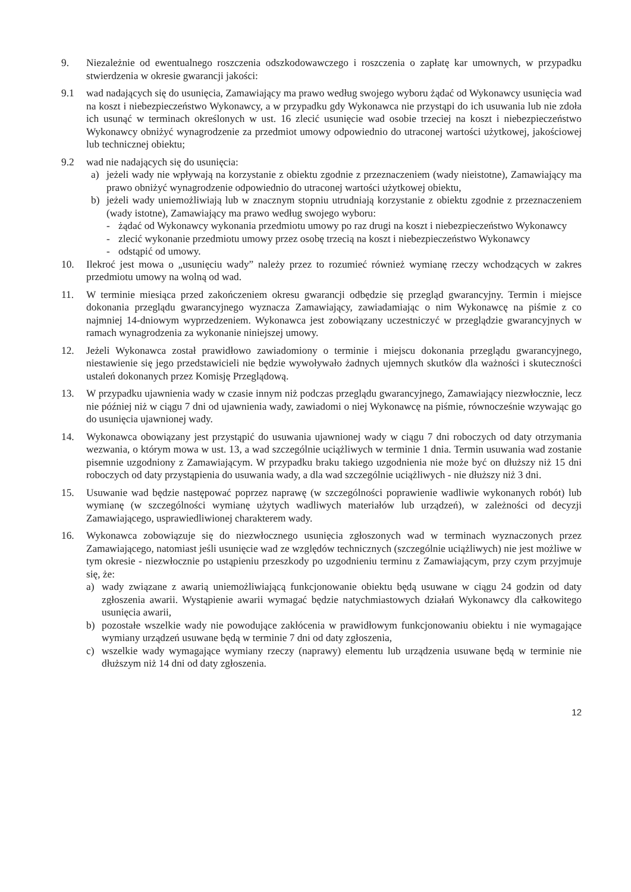9. Niezależnie od ewentualnego roszczenia odszkodowawczego i roszczenia o zapłatę kar umownych, w przypadku stwierdzenia w okresie gwarancji jakości:
9.1 wad nadających się do usunięcia, Zamawiający ma prawo według swojego wyboru żądać od Wykonawcy usunięcia wad na koszt i niebezpieczeństwo Wykonawcy, a w przypadku gdy Wykonawca nie przystąpi do ich usuwania lub nie zdoła ich usunąć w terminach określonych w ust. 16 zlecić usunięcie wad osobie trzeciej na koszt i niebezpieczeństwo Wykonawcy obniżyć wynagrodzenie za przedmiot umowy odpowiednio do utraconej wartości użytkowej, jakościowej lub technicznej obiektu;
9.2 wad nie nadających się do usunięcia:
a) jeżeli wady nie wpływają na korzystanie z obiektu zgodnie z przeznaczeniem (wady nieistotne), Zamawiający ma prawo obniżyć wynagrodzenie odpowiednio do utraconej wartości użytkowej obiektu,
b) jeżeli wady uniemożliwiają lub w znacznym stopniu utrudniają korzystanie z obiektu zgodnie z przeznaczeniem (wady istotne), Zamawiający ma prawo według swojego wyboru:
- żądać od Wykonawcy wykonania przedmiotu umowy po raz drugi na koszt i niebezpieczeństwo Wykonawcy
- zlecić wykonanie przedmiotu umowy przez osobę trzecią na koszt i niebezpieczeństwo Wykonawcy
- odstąpić od umowy.
10. Ilekroć jest mowa o „usunięciu wady” należy przez to rozumieć również wymianę rzeczy wchodzących w zakres przedmiotu umowy na wolną od wad.
11. W terminie miesiąca przed zakończeniem okresu gwarancji odbędzie się przegląd gwarancyjny. Termin i miejsce dokonania przeglądu gwarancyjnego wyznacza Zamawiający, zawiadamiając o nim Wykonawcę na piśmie z co najmniej 14-dniowym wyprzedzeniem. Wykonawca jest zobowiązany uczestniczyć w przeglądzie gwarancyjnych w ramach wynagrodzenia za wykonanie niniejszej umowy.
12. Jeżeli Wykonawca został prawidłowo zawiadomiony o terminie i miejscu dokonania przeglądu gwarancyjnego, niestawienie się jego przedstawicieli nie będzie wywoływało żadnych ujemnych skutków dla ważności i skuteczności ustaleń dokonanych przez Komisję Przeglądową.
13. W przypadku ujawnienia wady w czasie innym niż podczas przeglądu gwarancyjnego, Zamawiający niezwłocznie, lecz nie później niż w ciągu 7 dni od ujawnienia wady, zawiadomi o niej Wykonawcę na piśmie, równocześnie wzywając go do usunięcia ujawnionej wady.
14. Wykonawca obowiązany jest przystąpić do usuwania ujawnionej wady w ciągu 7 dni roboczych od daty otrzymania wezwania, o którym mowa w ust. 13, a wad szczególnie uciążliwych w terminie 1 dnia. Termin usuwania wad zostanie pisemnie uzgodniony z Zamawiającym. W przypadku braku takiego uzgodnienia nie może być on dłuższy niż 15 dni roboczych od daty przystąpienia do usuwania wady, a dla wad szczególnie uciążliwych - nie dłuższy niż 3 dni.
15. Usuwanie wad będzie następować poprzez naprawę (w szczególności poprawienie wadliwie wykonanych robót) lub wymianę (w szczególności wymianę użytych wadliwych materiałów lub urządzeń), w zależności od decyzji Zamawiającego, usprawiedliwionej charakterem wady.
16. Wykonawca zobowiązuje się do niezwłocznego usunięcia zgłoszonych wad w terminach wyznaczonych przez Zamawiającego, natomiast jeśli usunięcie wad ze względów technicznych (szczególnie uciążliwych) nie jest możliwe w tym okresie - niezwłocznie po ustąpieniu przeszkody po uzgodnieniu terminu z Zamawiającym, przy czym przyjmuje się, że:
a) wady związane z awarią uniemożliwiającą funkcjonowanie obiektu będą usuwane w ciągu 24 godzin od daty zgłoszenia awarii. Wystąpienie awarii wymagać będzie natychmiastowych działań Wykonawcy dla całkowitego usunięcia awarii,
b) pozostałe wszelkie wady nie powodujące zakłócenia w prawidłowym funkcjonowaniu obiektu i nie wymagające wymiany urządzeń usuwane będą w terminie 7 dni od daty zgłoszenia,
c) wszelkie wady wymagające wymiany rzeczy (naprawy) elementu lub urządzenia usuwane będą w terminie nie dłuższym niż 14 dni od daty zgłoszenia.
12